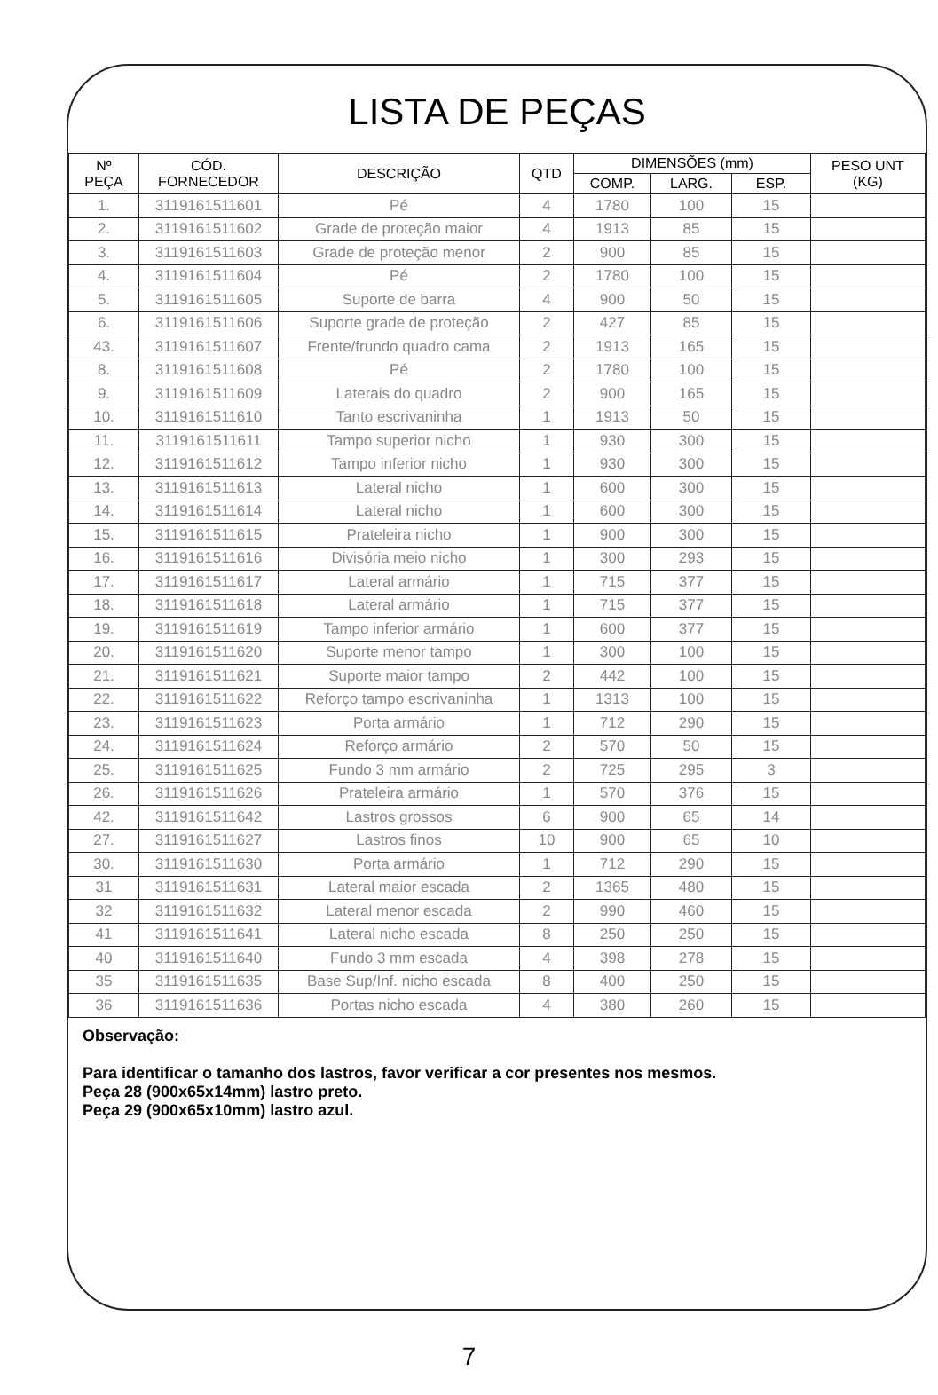LISTA DE PEÇAS
| Nº PEÇA | CÓD. FORNECEDOR | DESCRIÇÃO | QTD | DIMENSÕES (mm) | | | PESO UNT (KG) |
| --- | --- | --- | --- | --- | --- | --- | --- |
| | | | | COMP. | LARG. | ESP. | |
| 1. | 3119161511601 | Pé | 4 | 1780 | 100 | 15 | |
| 2. | 3119161511602 | Grade de proteção maior | 4 | 1913 | 85 | 15 | |
| 3. | 3119161511603 | Grade de proteção menor | 2 | 900 | 85 | 15 | |
| 4. | 3119161511604 | Pé | 2 | 1780 | 100 | 15 | |
| 5. | 3119161511605 | Suporte de barra | 4 | 900 | 50 | 15 | |
| 6. | 3119161511606 | Suporte grade de proteção | 2 | 427 | 85 | 15 | |
| 43. | 3119161511607 | Frente/frundo quadro cama | 2 | 1913 | 165 | 15 | |
| 8. | 3119161511608 | Pé | 2 | 1780 | 100 | 15 | |
| 9. | 3119161511609 | Laterais do quadro | 2 | 900 | 165 | 15 | |
| 10. | 3119161511610 | Tanto escrivaninha | 1 | 1913 | 50 | 15 | |
| 11. | 3119161511611 | Tampo superior nicho | 1 | 930 | 300 | 15 | |
| 12. | 3119161511612 | Tampo inferior nicho | 1 | 930 | 300 | 15 | |
| 13. | 3119161511613 | Lateral nicho | 1 | 600 | 300 | 15 | |
| 14. | 3119161511614 | Lateral nicho | 1 | 600 | 300 | 15 | |
| 15. | 3119161511615 | Prateleira nicho | 1 | 900 | 300 | 15 | |
| 16. | 3119161511616 | Divisória meio nicho | 1 | 300 | 293 | 15 | |
| 17. | 3119161511617 | Lateral armário | 1 | 715 | 377 | 15 | |
| 18. | 3119161511618 | Lateral armário | 1 | 715 | 377 | 15 | |
| 19. | 3119161511619 | Tampo inferior armário | 1 | 600 | 377 | 15 | |
| 20. | 3119161511620 | Suporte menor tampo | 1 | 300 | 100 | 15 | |
| 21. | 3119161511621 | Suporte maior tampo | 2 | 442 | 100 | 15 | |
| 22. | 3119161511622 | Reforço tampo escrivaninha | 1 | 1313 | 100 | 15 | |
| 23. | 3119161511623 | Porta armário | 1 | 712 | 290 | 15 | |
| 24. | 3119161511624 | Reforço armário | 2 | 570 | 50 | 15 | |
| 25. | 3119161511625 | Fundo 3 mm armário | 2 | 725 | 295 | 3 | |
| 26. | 3119161511626 | Prateleira armário | 1 | 570 | 376 | 15 | |
| 42. | 3119161511642 | Lastros grossos | 6 | 900 | 65 | 14 | |
| 27. | 3119161511627 | Lastros finos | 10 | 900 | 65 | 10 | |
| 30. | 3119161511630 | Porta armário | 1 | 712 | 290 | 15 | |
| 31 | 3119161511631 | Lateral maior escada | 2 | 1365 | 480 | 15 | |
| 32 | 3119161511632 | Lateral menor escada | 2 | 990 | 460 | 15 | |
| 41 | 3119161511641 | Lateral nicho escada | 8 | 250 | 250 | 15 | |
| 40 | 3119161511640 | Fundo 3 mm escada | 4 | 398 | 278 | 15 | |
| 35 | 3119161511635 | Base Sup/Inf. nicho escada | 8 | 400 | 250 | 15 | |
| 36 | 3119161511636 | Portas nicho escada | 4 | 380 | 260 | 15 | |
Observação:
Para identificar o tamanho dos lastros, favor verificar a cor presentes nos mesmos.
Peça 28 (900x65x14mm) lastro preto.
Peça 29 (900x65x10mm) lastro azul.
7